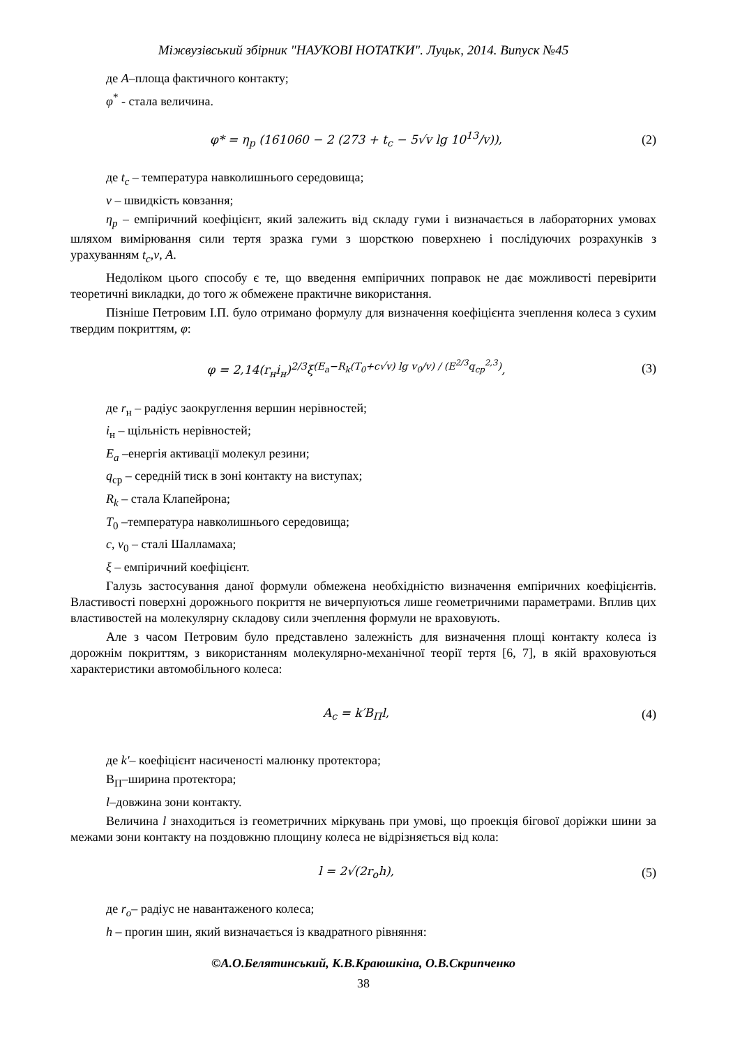Міжвузівський збірник "НАУКОВІ НОТАТКИ". Луцьк, 2014. Випуск №45
де A–площа фактичного контакту;
φ<sup>*</sup> - стала величина.
φ* = η<sub>p</sub> (161060 − 2 (273 + t<sub>c</sub> − 5√v lg 10<sup>13</sup>/v)), (2)
де t<sub>c</sub> – температура навколишнього середовища;
v – швидкість ковзання;
η<sub>p</sub> – емпіричний коефіцієнт, який залежить від складу гуми і визначається в лабораторних умовах шляхом вимірювання сили тертя зразка гуми з шорсткою поверхнею і послідуючих розрахунків з урахуванням t<sub>c</sub>,v, A.
Недоліком цього способу є те, що введення емпіричних поправок не дає можливості перевірити теоретичні викладки, до того ж обмежене практичне використання.
Пізніше Петровим І.П. було отримано формулу для визначення коефіцієнта зчеплення колеса з сухим твердим покриттям, φ:
φ = 2,14(r<sub>н</sub>i<sub>н</sub>)<sup>2/3</sup>ξ<sup>(E<sub>a</sub>−R<sub>k</sub>(T<sub>0</sub>+c√v) lg v<sub>0</sub>/v) / (E<sup>2/3</sup>q<sub>cp</sub><sup>2,3</sup>)</sup>, (3)
де r<sub>н</sub> – радіус заокруглення вершин нерівностей;
i<sub>н</sub> – щільність нерівностей;
E<sub>a</sub> –енергія активації молекул резини;
q<sub>cp</sub> – середній тиск в зоні контакту на виступах;
R<sub>k</sub> – стала Клапейрона;
T<sub>0</sub> –температура навколишнього середовища;
c, v<sub>0</sub> – сталі Шалламаха;
ξ – емпіричний коефіцієнт.
Галузь застосування даної формули обмежена необхідністю визначення емпіричних коефіцієнтів. Властивості поверхні дорожнього покриття не вичерпуються лише геометричними параметрами. Вплив цих властивостей на молекулярну складову сили зчеплення формули не враховують.
Але з часом Петровим було представлено залежність для визначення площі контакту колеса із дорожнім покриттям, з використанням молекулярно-механічної теорії тертя [6, 7], в якій враховуються характеристики автомобільного колеса:
A<sub>c</sub> = k′B<sub>П</sub>l, (4)
де k′– коефіцієнт насиченості малюнку протектора;
B<sub>П</sub>–ширина протектора;
l–довжина зони контакту.
Величина l знаходиться із геометричних міркувань при умові, що проекція бігової доріжки шини за межами зони контакту на поздовжню площину колеса не відрізняється від кола:
l = 2√(2r<sub>o</sub>h), (5)
де r<sub>o</sub>– радіус не навантаженого колеса;
h – прогин шин, який визначається із квадратного рівняння:
©А.О.Белятинський, К.В.Краюшкіна, О.В.Скрипченко
38